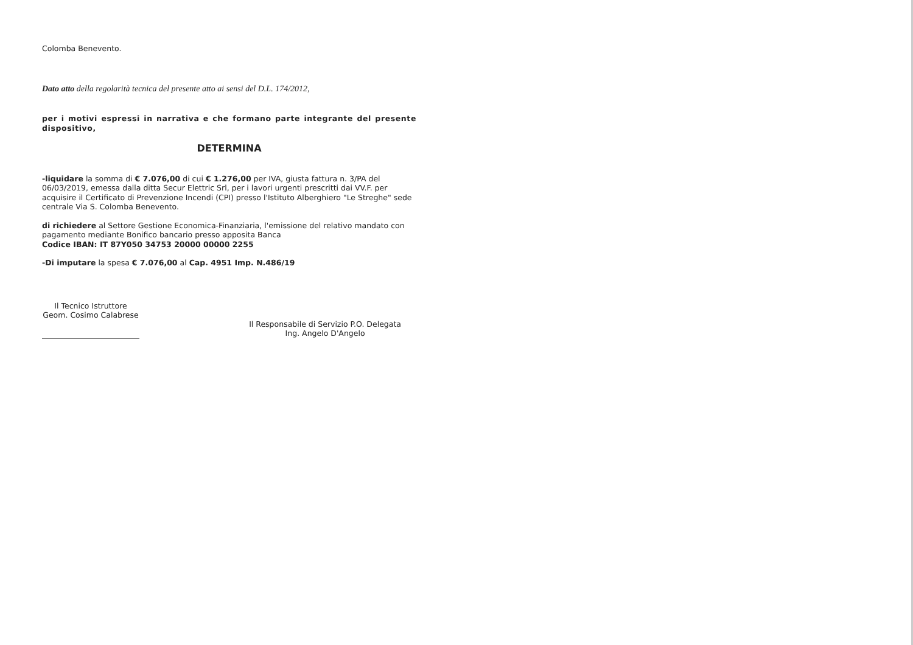Colomba Benevento.
Dato atto della regolarità tecnica del presente atto ai sensi del D.L. 174/2012,
per i motivi espressi in narrativa e che formano parte integrante del presente dispositivo,
DETERMINA
-liquidare la somma di € 7.076,00 di cui € 1.276,00 per IVA, giusta fattura n. 3/PA del 06/03/2019, emessa dalla ditta Secur Elettric Srl, per i lavori urgenti prescritti dai VV.F. per acquisire il Certificato di Prevenzione Incendi (CPI) presso l'Istituto Alberghiero "Le Streghe" sede centrale Via S. Colomba Benevento.
di richiedere al Settore Gestione Economica-Finanziaria, l'emissione del relativo mandato con pagamento mediante Bonifico bancario presso apposita Banca
Codice IBAN: IT 87Y050 34753 20000 00000 2255
-Di imputare la spesa € 7.076,00 al Cap. 4951 Imp. N.486/19
Il Tecnico Istruttore
Geom. Cosimo Calabrese
Il Responsabile di Servizio P.O. Delegata
Ing. Angelo D'Angelo